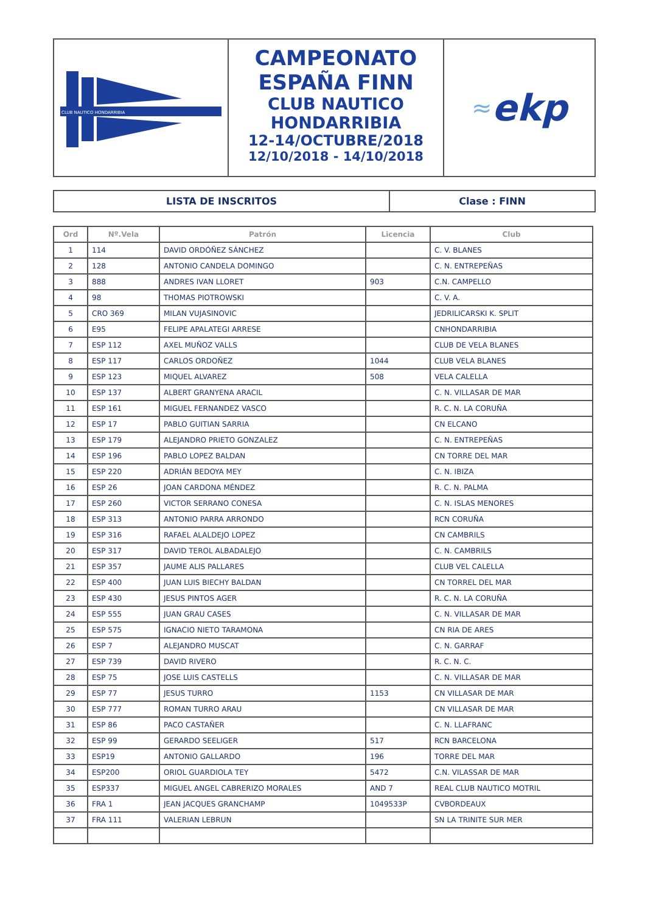CLUB NAUTICO HONDARRIBIA
CAMPEONATO
ESPAÑA FINN
CLUB NAUTICO
HONDARRIBIA
12-14/OCTUBRE/2018
12/10/2018 - 14/10/2018
≈ ekp
LISTA DE INSCRITOS Clase : FINN
| Ord | Nº.Vela | Patrón | Licencia | Club |
| --- | --- | --- | --- | --- |
| 1 | 114 | DAVID ORDÓÑEZ SÁNCHEZ | | C. V. BLANES |
| 2 | 128 | ANTONIO CANDELA DOMINGO | | C. N. ENTREPEÑAS |
| 3 | 888 | ANDRES IVAN LLORET | 903 | C.N. CAMPELLO |
| 4 | 98 | THOMAS PIOTROWSKI | | C. V. A. |
| 5 | CRO 369 | MILAN VUJASINOVIC | | JEDRILICARSKI K. SPLIT |
| 6 | E95 | FELIPE APALATEGI ARRESE | | CNHONDARRIBIA |
| 7 | ESP 112 | AXEL MUÑOZ VALLS | | CLUB DE VELA BLANES |
| 8 | ESP 117 | CARLOS ORDOÑEZ | 1044 | CLUB VELA BLANES |
| 9 | ESP 123 | MIQUEL ALVAREZ | 508 | VELA CALELLA |
| 10 | ESP 137 | ALBERT GRANYENA ARACIL | | C. N. VILLASAR DE MAR |
| 11 | ESP 161 | MIGUEL FERNANDEZ VASCO | | R. C. N. LA CORUÑA |
| 12 | ESP 17 | PABLO GUITIAN SARRIA | | CN ELCANO |
| 13 | ESP 179 | ALEJANDRO PRIETO GONZALEZ | | C. N. ENTREPEÑAS |
| 14 | ESP 196 | PABLO LOPEZ BALDAN | | CN TORRE DEL MAR |
| 15 | ESP 220 | ADRIÁN BEDOYA MEY | | C. N. IBIZA |
| 16 | ESP 26 | JOAN CARDONA MÉNDEZ | | R. C. N. PALMA |
| 17 | ESP 260 | VICTOR SERRANO CONESA | | C. N. ISLAS MENORES |
| 18 | ESP 313 | ANTONIO PARRA ARRONDO | | RCN CORUÑA |
| 19 | ESP 316 | RAFAEL ALALDEJO LOPEZ | | CN CAMBRILS |
| 20 | ESP 317 | DAVID TEROL ALBADALEJO | | C. N. CAMBRILS |
| 21 | ESP 357 | JAUME ALIS PALLARES | | CLUB VEL CALELLA |
| 22 | ESP 400 | JUAN LUIS BIECHY BALDAN | | CN TORREL DEL MAR |
| 23 | ESP 430 | JESUS PINTOS AGER | | R. C. N. LA CORUÑA |
| 24 | ESP 555 | JUAN GRAU CASES | | C. N. VILLASAR DE MAR |
| 25 | ESP 575 | IGNACIO NIETO TARAMONA | | CN RIA DE ARES |
| 26 | ESP 7 | ALEJANDRO MUSCAT | | C. N. GARRAF |
| 27 | ESP 739 | DAVID RIVERO | | R. C. N. C. |
| 28 | ESP 75 | JOSE LUIS CASTELLS | | C. N. VILLASAR DE MAR |
| 29 | ESP 77 | JESUS TURRO | 1153 | CN VILLASAR DE MAR |
| 30 | ESP 777 | ROMAN TURRO ARAU | | CN VILLASAR DE MAR |
| 31 | ESP 86 | PACO CASTAÑER | | C. N. LLAFRANC |
| 32 | ESP 99 | GERARDO SEELIGER | 517 | RCN BARCELONA |
| 33 | ESP19 | ANTONIO GALLARDO | 196 | TORRE DEL MAR |
| 34 | ESP200 | ORIOL GUARDIOLA TEY | 5472 | C.N. VILASSAR DE MAR |
| 35 | ESP337 | MIGUEL ANGEL CABRERIZO MORALES | AND 7 | REAL CLUB NAUTICO MOTRIL |
| 36 | FRA 1 | JEAN JACQUES GRANCHAMP | 1049533P | CVBORDEAUX |
| 37 | FRA 111 | VALERIAN LEBRUN | | SN LA TRINITE SUR MER |